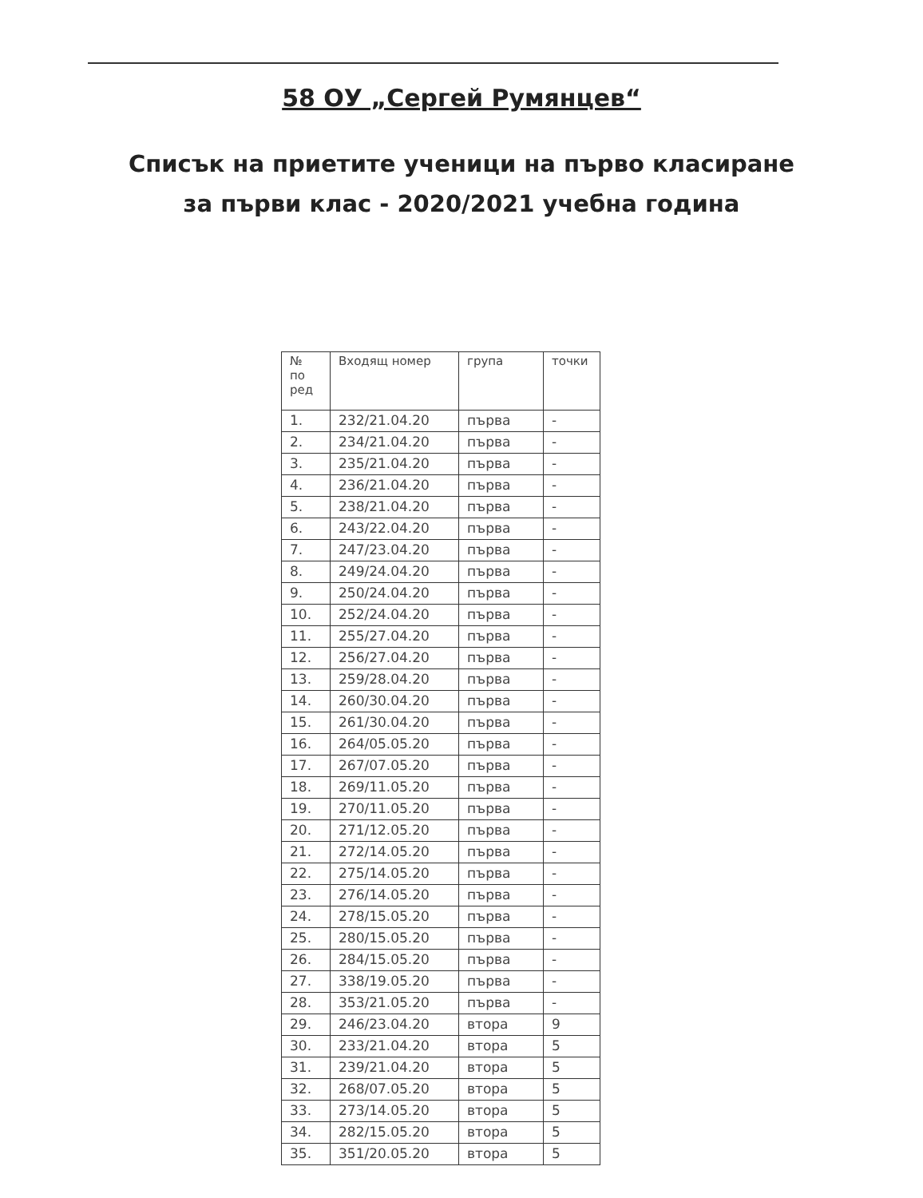58 ОУ „Сергей Румянцев“
Списък на приетите ученици на първо класиране
за първи клас - 2020/2021 учебна година
| № по ред | Входящ номер | група | точки |
| --- | --- | --- | --- |
| 1. | 232/21.04.20 | първа | - |
| 2. | 234/21.04.20 | първа | - |
| 3. | 235/21.04.20 | първа | - |
| 4. | 236/21.04.20 | първа | - |
| 5. | 238/21.04.20 | първа | - |
| 6. | 243/22.04.20 | първа | - |
| 7. | 247/23.04.20 | първа | - |
| 8. | 249/24.04.20 | първа | - |
| 9. | 250/24.04.20 | първа | - |
| 10. | 252/24.04.20 | първа | - |
| 11. | 255/27.04.20 | първа | - |
| 12. | 256/27.04.20 | първа | - |
| 13. | 259/28.04.20 | първа | - |
| 14. | 260/30.04.20 | първа | - |
| 15. | 261/30.04.20 | първа | - |
| 16. | 264/05.05.20 | първа | - |
| 17. | 267/07.05.20 | първа | - |
| 18. | 269/11.05.20 | първа | - |
| 19. | 270/11.05.20 | първа | - |
| 20. | 271/12.05.20 | първа | - |
| 21. | 272/14.05.20 | първа | - |
| 22. | 275/14.05.20 | първа | - |
| 23. | 276/14.05.20 | първа | - |
| 24. | 278/15.05.20 | първа | - |
| 25. | 280/15.05.20 | първа | - |
| 26. | 284/15.05.20 | първа | - |
| 27. | 338/19.05.20 | първа | - |
| 28. | 353/21.05.20 | първа | - |
| 29. | 246/23.04.20 | втора | 9 |
| 30. | 233/21.04.20 | втора | 5 |
| 31. | 239/21.04.20 | втора | 5 |
| 32. | 268/07.05.20 | втора | 5 |
| 33. | 273/14.05.20 | втора | 5 |
| 34. | 282/15.05.20 | втора | 5 |
| 35. | 351/20.05.20 | втора | 5 |